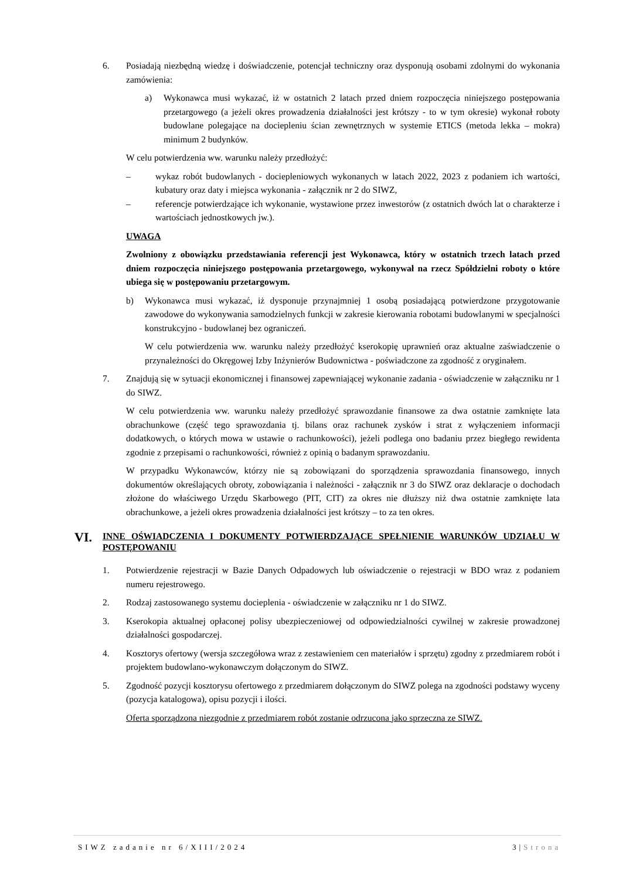6. Posiadają niezbędną wiedzę i doświadczenie, potencjał techniczny oraz dysponują osobami zdolnymi do wykonania zamówienia:
a) Wykonawca musi wykazać, iż w ostatnich 2 latach przed dniem rozpoczęcia niniejszego postępowania przetargowego (a jeżeli okres prowadzenia działalności jest krótszy - to w tym okresie) wykonał roboty budowlane polegające na dociepleniu ścian zewnętrznych w systemie ETICS (metoda lekka – mokra) minimum 2 budynków.
W celu potwierdzenia ww. warunku należy przedłożyć:
– wykaz robót budowlanych - docieplen­iowych wykonanych w latach 2022, 2023 z podaniem ich wartości, kubatury oraz daty i miejsca wykonania - załącznik nr 2 do SIWZ,
– referencje potwierdzające ich wykonanie, wystawione przez inwestorów (z ostatnich dwóch lat o charakterze i wartościach jednostkowych jw.).
UWAGA
Zwolniony z obowiązku przedstawiania referencji jest Wykonawca, który w ostatnich trzech latach przed dniem rozpoczęcia niniejszego postępowania przetargowego, wykonywał na rzecz Spółdzielni roboty o które ubiega się w postępowaniu przetargowym.
b) Wykonawca musi wykazać, iż dysponuje przynajmniej 1 osobą posiadającą potwierdzone przygotowanie zawodowe do wykonywania samodzielnych funkcji w zakresie kierowania robotami budowlanymi w specjalności konstrukcyjno - budowlanej bez ograniczeń.
W celu potwierdzenia ww. warunku należy przedłożyć kserokopię uprawnień oraz aktualne zaświadczenie o przynależności do Okręgowej Izby Inżynierów Budownictwa - poświadczone za zgodność z oryginałem.
7. Znajdują się w sytuacji ekonomicznej i finansowej zapewniającej wykonanie zadania - oświadczenie w załączniku nr 1 do SIWZ.
W celu potwierdzenia ww. warunku należy przedłożyć sprawozdanie finansowe za dwa ostatnie zamknięte lata obrachunkowe (część tego sprawozdania tj. bilans oraz rachunek zysków i strat z wyłączeniem informacji dodatkowych, o których mowa w ustawie o rachunkowości), jeżeli podlega ono badaniu przez biegłego rewidenta zgodnie z przepisami o rachunkowości, również z opinią o badanym sprawozdaniu.
W przypadku Wykonawców, którzy nie są zobowiązani do sporządzenia sprawozdania finansowego, innych dokumentów określających obroty, zobowiązania i należności - załącznik nr 3 do SIWZ oraz deklaracje o dochodach złożone do właściwego Urzędu Skarbowego (PIT, CIT) za okres nie dłuższy niż dwa ostatnie zamknięte lata obrachunkowe, a jeżeli okres prowadzenia działalności jest krótszy – to za ten okres.
VI.
INNE OŚWIADCZENIA I DOKUMENTY POTWIERDZAJĄCE SPEŁNIENIE WARUNKÓW UDZIAŁU W POSTĘPOWANIU
1. Potwierdzenie rejestracji w Bazie Danych Odpadowych lub oświadczenie o rejestracji w BDO wraz z podaniem numeru rejestrowego.
2. Rodzaj zastosowanego systemu docieplenia - oświadczenie w załączniku nr 1 do SIWZ.
3. Kserokopia aktualnej opłaconej polisy ubezpieczeniowej od odpowiedzialności cywilnej w zakresie prowadzonej działalności gospodarczej.
4. Kosztorys ofertowy (wersja szczegółowa wraz z zestawieniem cen materiałów i sprzętu) zgodny z przedmiarem robót i projektem budowlano-wykonawczym dołączonym do SIWZ.
5. Zgodność pozycji kosztorysu ofertowego z przedmiarem dołączonym do SIWZ polega na zgodności podstawy wyceny (pozycja katalogowa), opisu pozycji i ilości.
Oferta sporządzona niezgodnie z przedmiarem robót zostanie odrzucona jako sprzeczna ze SIWZ.
SIWZ zadanie nr 6/XIII/2024 3|Strona